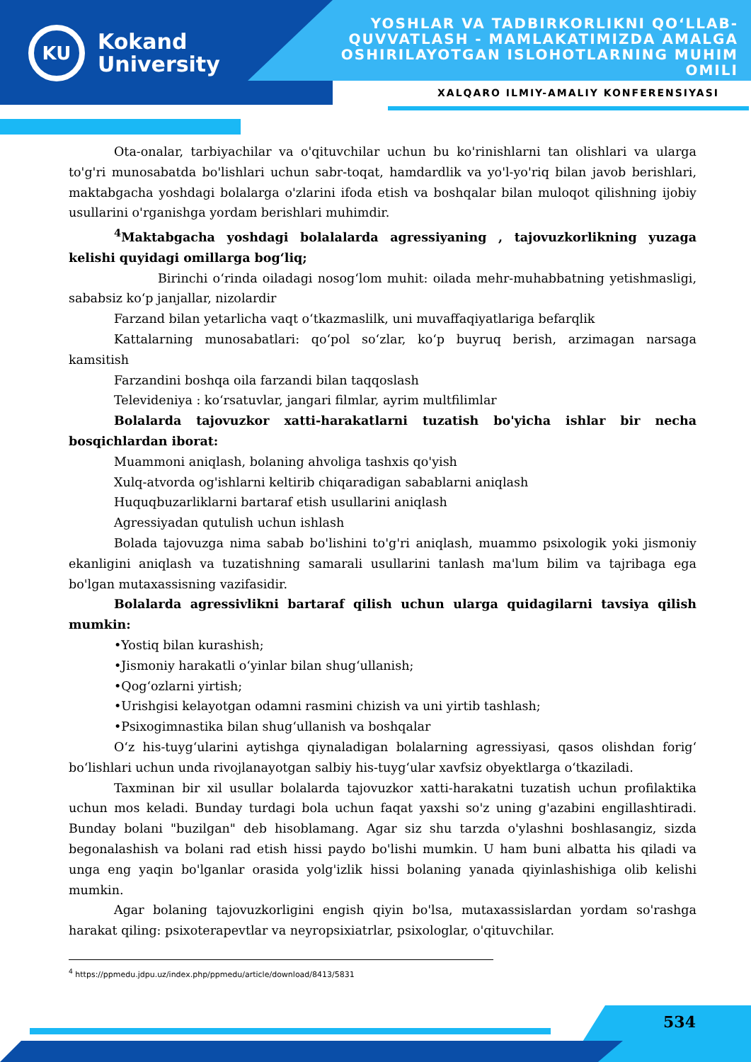KU
Kokand
University
YOSHLAR VA TADBIRKORLIKNI QO‘LLAB-QUVVATLASH - MAMLAKATIMIZDA AMALGA OSHIRILAYOTGAN ISLOHOTLARNING MUHIM OMILI
XALQARO ILMIY-AMALIY KONFERENSIYASI
Ota-onalar, tarbiyachilar va o'qituvchilar uchun bu ko'rinishlarni tan olishlari va ularga to'g'ri munosabatda bo'lishlari uchun sabr-toqat, hamdardlik va yo'l-yo'riq bilan javob berishlari, maktabgacha yoshdagi bolalarga o'zlarini ifoda etish va boshqalar bilan muloqot qilishning ijobiy usullarini o'rganishga yordam berishlari muhimdir.
<sup>4</sup> Maktabgacha yoshdagi bolalalarda agressiyaning , tajovuzkorlikning yuzaga kelishi quyidagi omillarga bog‘liq;
Birinchi o‘rinda oiladagi nosog‘lom muhit: oilada mehr-muhabbatning yetishmasligi, sababsiz ko‘p janjallar, nizolardir
Farzand bilan yetarlicha vaqt o‘tkazmaslilk, uni muvaffaqiyatlariga befarqlik
Kattalarning munosabatlari: qo‘pol so‘zlar, ko‘p buyruq berish, arzimagan narsaga kamsitish
Farzandini boshqa oila farzandi bilan taqqoslash
Televideniya : ko‘rsatuvlar, jangari filmlar, ayrim multfilimlar
Bolalarda tajovuzkor xatti-harakatlarni tuzatish bo'yicha ishlar bir necha bosqichlardan iborat:
Muammoni aniqlash, bolaning ahvoliga tashxis qo'yish
Xulq-atvorda og'ishlarni keltirib chiqaradigan sabablarni aniqlash
Huquqbuzarliklarni bartaraf etish usullarini aniqlash
Agressiyadan qutulish uchun ishlash
Bolada tajovuzga nima sabab bo'lishini to'g'ri aniqlash, muammo psixologik yoki jismoniy ekanligini aniqlash va tuzatishning samarali usullarini tanlash ma'lum bilim va tajribaga ega bo'lgan mutaxassisning vazifasidir.
Bolalarda agressivlikni bartaraf qilish uchun ularga quidagilarni tavsiya qilish mumkin:
•Yostiq bilan kurashish;
•Jismoniy harakatli o‘yinlar bilan shug‘ullanish;
•Qog‘ozlarni yirtish;
•Urishgisi kelayotgan odamni rasmini chizish va uni yirtib tashlash;
•Psixogimnastika bilan shug‘ullanish va boshqalar
O‘z his-tuyg‘ularini aytishga qiynaladigan bolalarning agressiyasi, qasos olishdan forig‘ bo‘lishlari uchun unda rivojlanayotgan salbiy his-tuyg‘ular xavfsiz obyektlarga o‘tkaziladi.
Taxminan bir xil usullar bolalarda tajovuzkor xatti-harakatni tuzatish uchun profilaktika uchun mos keladi. Bunday turdagi bola uchun faqat yaxshi so'z uning g'azabini engillashtiradi. Bunday bolani "buzilgan" deb hisoblamang. Agar siz shu tarzda o'ylashni boshlasangiz, sizda begonalashish va bolani rad etish hissi paydo bo'lishi mumkin. U ham buni albatta his qiladi va unga eng yaqin bo'lganlar orasida yolg'izlik hissi bolaning yanada qiyinlashishiga olib kelishi mumkin.
Agar bolaning tajovuzkorligini engish qiyin bo'lsa, mutaxassislardan yordam so'rashga harakat qiling: psixoterapevtlar va neyropsixiatrlar, psixologlar, o'qituvchilar.
<sup>4</sup> https://ppmedu.jdpu.uz/index.php/ppmedu/article/download/8413/5831
534